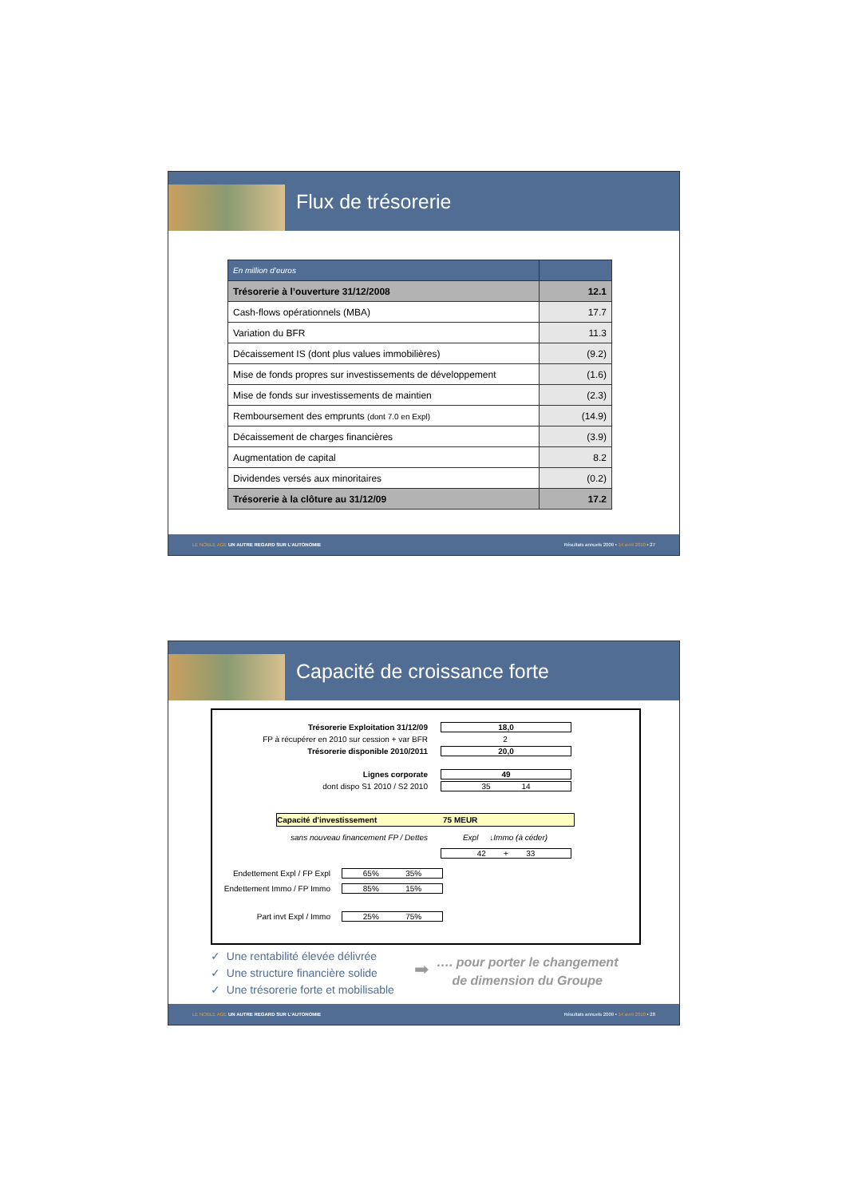Flux de trésorerie
| En million d’euros | |
| Trésorerie à l’ouverture 31/12/2008 | 12.1 |
| Cash-flows opérationnels (MBA) | 17.7 |
| Variation du BFR | 11.3 |
| Décaissement IS (dont plus values immobilières) | (9.2) |
| Mise de fonds propres sur investissements de développement | (1.6) |
| Mise de fonds sur investissements de maintien | (2.3) |
| Remboursement des emprunts (dont 7.0 en Expl) | (14.9) |
| Décaissement de charges financières | (3.9) |
| Augmentation de capital | 8.2 |
| Dividendes versés aux minoritaires | (0.2) |
| Trésorerie à la clôture au 31/12/09 | 17.2 |
LE NOBLE AGE UN AUTRE REGARD SUR L’AUTONOMIE Résultats annuels 2009 • 14 avril 2010 • 27
Capacité de croissance forte
Trésorerie Exploitation 31/12/09 18,0
FP à récupérer en 2010 sur cession + var BFR 2
Trésorerie disponible 2010/2011 20,0
Lignes corporate 49
dont dispo S1 2010 / S2 2010 35 14
Capacité d'investissement 75 MEUR
sans nouveau financement FP / Dettes Expl ↓Immo (à céder)
42 + 33
Endettement Expl / FP Expl
65% 35%
Endettement Immo / FP Immo
85% 15%
Part invt Expl / Immo 25% 75%
✓ Une rentabilité élevée délivrée
✓ Une structure financière solide
✓ Une trésorerie forte et mobilisable
➡
…. pour porter le changement
de dimension du Groupe
LE NOBLE AGE UN AUTRE REGARD SUR L’AUTONOMIE Résultats annuels 2009 • 14 avril 2010 • 28